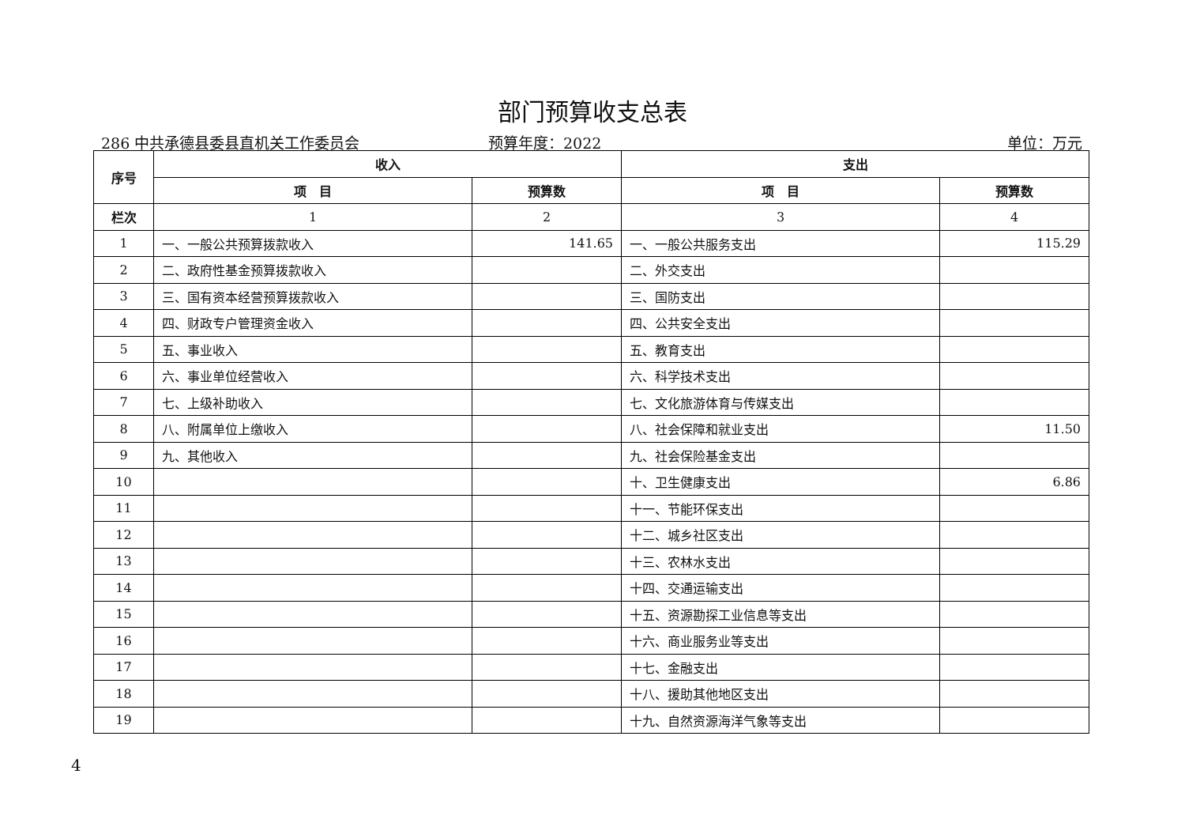部门预算收支总表
286 中共承德县委县直机关工作委员会 预算年度：2022 单位：万元
| 序号 | 收入 | | 支出 | |
| --- | --- | --- | --- | --- |
| | 项 目 | 预算数 | 项 目 | 预算数 |
| 栏次 | 1 | 2 | 3 | 4 |
| 1 | 一、一般公共预算拨款收入 | 141.65 | 一、一般公共服务支出 | 115.29 |
| 2 | 二、政府性基金预算拨款收入 | | 二、外交支出 | |
| 3 | 三、国有资本经营预算拨款收入 | | 三、国防支出 | |
| 4 | 四、财政专户管理资金收入 | | 四、公共安全支出 | |
| 5 | 五、事业收入 | | 五、教育支出 | |
| 6 | 六、事业单位经营收入 | | 六、科学技术支出 | |
| 7 | 七、上级补助收入 | | 七、文化旅游体育与传媒支出 | |
| 8 | 八、附属单位上缴收入 | | 八、社会保障和就业支出 | 11.50 |
| 9 | 九、其他收入 | | 九、社会保险基金支出 | |
| 10 | | | 十、卫生健康支出 | 6.86 |
| 11 | | | 十一、节能环保支出 | |
| 12 | | | 十二、城乡社区支出 | |
| 13 | | | 十三、农林水支出 | |
| 14 | | | 十四、交通运输支出 | |
| 15 | | | 十五、资源勘探工业信息等支出 | |
| 16 | | | 十六、商业服务业等支出 | |
| 17 | | | 十七、金融支出 | |
| 18 | | | 十八、援助其他地区支出 | |
| 19 | | | 十九、自然资源海洋气象等支出 | |
4